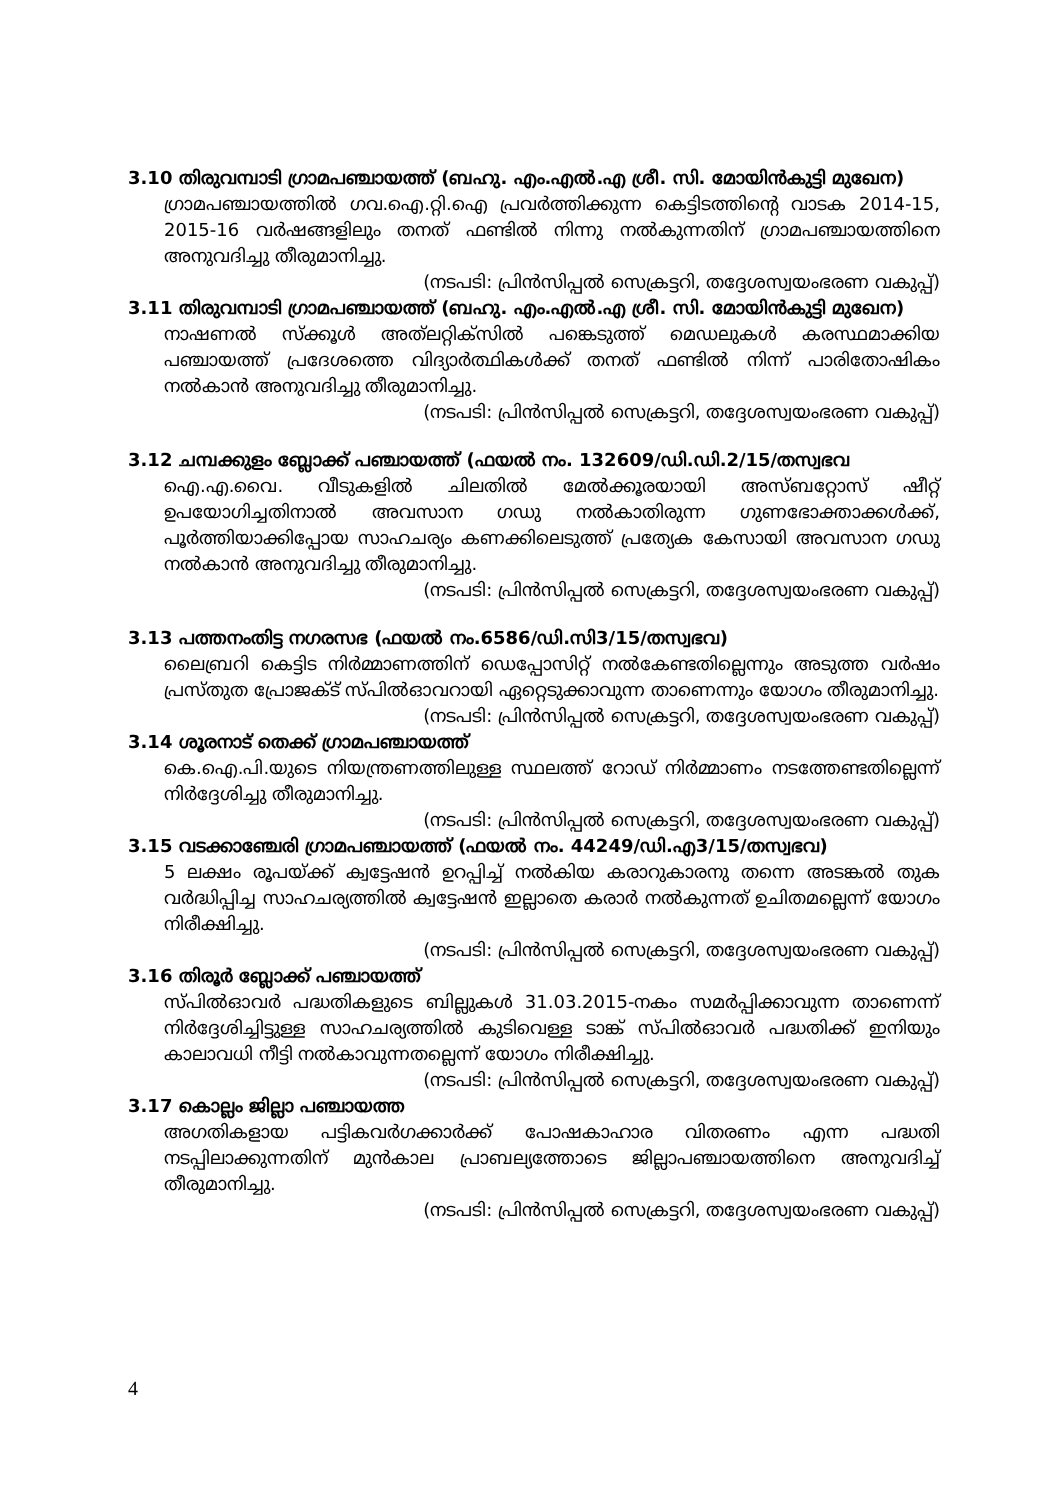3.10 തിരുവമ്പാടി ഗ്രാമപഞ്ചായത്ത് (ബഹു. എം.എൽ.എ ശ്രീ. സി. മോയിൻകുട്ടി മുഖേന)
ഗ്രാമപഞ്ചായത്തിൽ ഗവ.ഐ.റ്റി.ഐ പ്രവർത്തിക്കുന്ന കെട്ടിടത്തിന്റെ വാടക 2014-15, 2015-16 വർഷങ്ങളിലും തനത് ഫണ്ടിൽ നിന്നു നൽകുന്നതിന് ഗ്രാമപഞ്ചായത്തിനെ അനുവദിച്ചു തീരുമാനിച്ചു.
(നടപടി: പ്രിൻസിപ്പൽ സെക്രട്ടറി, തദ്ദേശസ്വയംഭരണ വകുപ്പ്)
3.11 തിരുവമ്പാടി ഗ്രാമപഞ്ചായത്ത് (ബഹു. എം.എൽ.എ ശ്രീ. സി. മോയിൻകുട്ടി മുഖേന)
നാഷണൽ സ്ക്കൂൾ അത്‌ലറ്റിക്സിൽ പങ്കെടുത്ത് മെഡലുകൾ കരസ്ഥമാക്കിയ പഞ്ചായത്ത് പ്രദേശത്തെ വിദ്യാർത്ഥികൾക്ക് തനത് ഫണ്ടിൽ നിന്ന് പാരിതോഷികം നൽകാൻ അനുവദിച്ചു തീരുമാനിച്ചു.
(നടപടി: പ്രിൻസിപ്പൽ സെക്രട്ടറി, തദ്ദേശസ്വയംഭരണ വകുപ്പ്)
3.12 ചമ്പക്കുളം ബ്ലോക്ക് പഞ്ചായത്ത് (ഫയൽ നം. 132609/ഡി.ഡി.2/15/തസ്വഭവ
ഐ.എ.വൈ. വീടുകളിൽ ചിലതിൽ മേൽക്കൂരയായി അസ്ബറ്റോസ് ഷീറ്റ് ഉപയോഗിച്ചതിനാൽ അവസാന ഗഡു നൽകാതിരുന്ന ഗുണഭോക്താക്കൾക്ക്, പൂർത്തിയാക്കിപ്പോയ സാഹചര്യം കണക്കിലെടുത്ത് പ്രത്യേക കേസായി അവസാന ഗഡു നൽകാൻ അനുവദിച്ചു തീരുമാനിച്ചു.
(നടപടി: പ്രിൻസിപ്പൽ സെക്രട്ടറി, തദ്ദേശസ്വയംഭരണ വകുപ്പ്)
3.13 പത്തനംതിട്ട നഗരസഭ (ഫയൽ നം.6586/ഡി.സി3/15/തസ്വഭവ)
ലൈബ്രറി കെട്ടിട നിർമ്മാണത്തിന് ഡെപ്പോസിറ്റ് നൽകേണ്ടതില്ലെന്നും അടുത്ത വർഷം പ്രസ്തുത പ്രോജക്ട് സ്പിൽഓവറായി ഏറ്റെടുക്കാവുന്ന താണെന്നും യോഗം തീരുമാനിച്ചു.
(നടപടി: പ്രിൻസിപ്പൽ സെക്രട്ടറി, തദ്ദേശസ്വയംഭരണ വകുപ്പ്)
3.14 ശൂരനാട് തെക്ക് ഗ്രാമപഞ്ചായത്ത്
കെ.ഐ.പി.യുടെ നിയന്ത്രണത്തിലുള്ള സ്ഥലത്ത് റോഡ് നിർമ്മാണം നടത്തേണ്ടതില്ലെന്ന് നിർദ്ദേശിച്ചു തീരുമാനിച്ചു.
(നടപടി: പ്രിൻസിപ്പൽ സെക്രട്ടറി, തദ്ദേശസ്വയംഭരണ വകുപ്പ്)
3.15 വടക്കാഞ്ചേരി ഗ്രാമപഞ്ചായത്ത് (ഫയൽ നം. 44249/ഡി.എ3/15/തസ്വഭവ)
5 ലക്ഷം രൂപയ്ക്ക് ക്വട്ടേഷൻ ഉറപ്പിച്ച് നൽകിയ കരാറുകാരനു തന്നെ അടങ്കൽ തുക വർദ്ധിപ്പിച്ച സാഹചര്യത്തിൽ ക്വട്ടേഷൻ ഇല്ലാതെ കരാർ നൽകുന്നത് ഉചിതമല്ലെന്ന് യോഗം നിരീക്ഷിച്ചു.
(നടപടി: പ്രിൻസിപ്പൽ സെക്രട്ടറി, തദ്ദേശസ്വയംഭരണ വകുപ്പ്)
3.16 തിരൂർ ബ്ലോക്ക് പഞ്ചായത്ത്
സ്പിൽഓവർ പദ്ധതികളുടെ ബില്ലുകൾ 31.03.2015-നകം സമർപ്പിക്കാവുന്ന താണെന്ന് നിർദ്ദേശിച്ചിട്ടുള്ള സാഹചര്യത്തിൽ കുടിവെള്ള ടാങ്ക് സ്പിൽഓവർ പദ്ധതിക്ക് ഇനിയും കാലാവധി നീട്ടി നൽകാവുന്നതല്ലെന്ന് യോഗം നിരീക്ഷിച്ചു.
(നടപടി: പ്രിൻസിപ്പൽ സെക്രട്ടറി, തദ്ദേശസ്വയംഭരണ വകുപ്പ്)
3.17 കൊല്ലം ജില്ലാ പഞ്ചായത്ത
അഗതികളായ പട്ടികവർഗക്കാർക്ക് പോഷകാഹാര വിതരണം എന്ന പദ്ധതി നടപ്പിലാക്കുന്നതിന് മുൻകാല പ്രാബല്യത്തോടെ ജില്ലാപഞ്ചായത്തിനെ അനുവദിച്ച് തീരുമാനിച്ചു.
(നടപടി: പ്രിൻസിപ്പൽ സെക്രട്ടറി, തദ്ദേശസ്വയംഭരണ വകുപ്പ്)
4